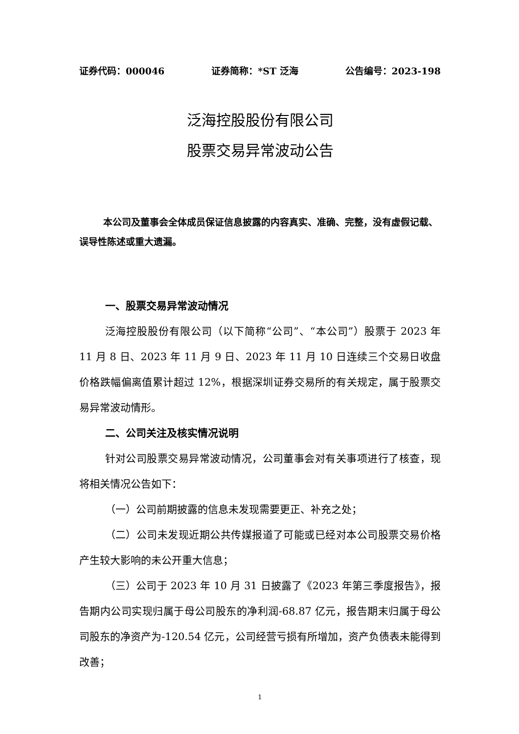证券代码：000046 证券简称：*ST 泛海 公告编号：2023-198
泛海控股股份有限公司
股票交易异常波动公告
本公司及董事会全体成员保证信息披露的内容真实、准确、完整，没有虚假记载、误导性陈述或重大遗漏。
一、股票交易异常波动情况
泛海控股股份有限公司（以下简称“公司”、“本公司”）股票于 2023 年 11 月 8 日、2023 年 11 月 9 日、2023 年 11 月 10 日连续三个交易日收盘价格跌幅偏离值累计超过 12%，根据深圳证券交易所的有关规定，属于股票交易异常波动情形。
二、公司关注及核实情况说明
针对公司股票交易异常波动情况，公司董事会对有关事项进行了核查，现将相关情况公告如下：
（一）公司前期披露的信息未发现需要更正、补充之处；
（二）公司未发现近期公共传媒报道了可能或已经对本公司股票交易价格产生较大影响的未公开重大信息；
（三）公司于 2023 年 10 月 31 日披露了《2023 年第三季度报告》，报告期内公司实现归属于母公司股东的净利润-68.87 亿元，报告期末归属于母公司股东的净资产为-120.54 亿元，公司经营亏损有所增加，资产负债表未能得到改善；
1